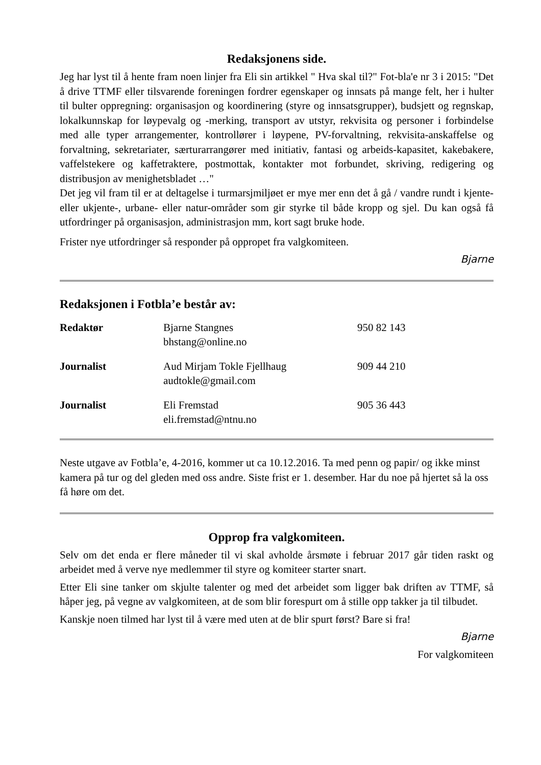Redaksjonens side.
Jeg har lyst til å hente fram noen linjer fra Eli sin artikkel " Hva skal til?" Fot-bla'e nr 3 i 2015: "Det å drive TTMF eller tilsvarende foreningen fordrer egenskaper og innsats på mange felt, her i hulter til bulter oppregning: organisasjon og koordinering (styre og innsatsgrupper), budsjett og regnskap, lokalkunnskap for løypevalg og -merking, transport av utstyr, rekvisita og personer i forbindelse med alle typer arrangementer, kontrollører i løypene, PV-forvaltning, rekvisita-anskaffelse og forvaltning, sekretariater, særturarrangører med initiativ, fantasi og arbeids-kapasitet, kakebakere, vaffelstekere og kaffetraktere, postmottak, kontakter mot forbundet, skriving, redigering og distribusjon av menighetsbladet …"
Det jeg vil fram til er at deltagelse i turmarsjmiljøet er mye mer enn det å gå / vandre rundt i kjente- eller ukjente-, urbane- eller natur-områder som gir styrke til både kropp og sjel. Du kan også få utfordringer på organisasjon, administrasjon mm, kort sagt bruke hode.
Frister nye utfordringer så responder på oppropet fra valgkomiteen.
Bjarne
Redaksjonen i Fotbla’e består av:
| Redaktør | Bjarne Stangnes bhstang@online.no | 950 82 143 |
| Journalist | Aud Mirjam Tokle Fjellhaug audtokle@gmail.com | 909 44 210 |
| Journalist | Eli Fremstad eli.fremstad@ntnu.no | 905 36 443 |
Neste utgave av Fotbla’e, 4-2016, kommer ut ca 10.12.2016. Ta med penn og papir/ og ikke minst kamera på tur og del gleden med oss andre. Siste frist er 1. desember. Har du noe på hjertet så la oss få høre om det.
Opprop fra valgkomiteen.
Selv om det enda er flere måneder til vi skal avholde årsmøte i februar 2017 går tiden raskt og arbeidet med å verve nye medlemmer til styre og komiteer starter snart.
Etter Eli sine tanker om skjulte talenter og med det arbeidet som ligger bak driften av TTMF, så håper jeg, på vegne av valgkomiteen, at de som blir forespurt om å stille opp takker ja til tilbudet.
Kanskje noen tilmed har lyst til å være med uten at de blir spurt først? Bare si fra!
Bjarne
For valgkomiteen